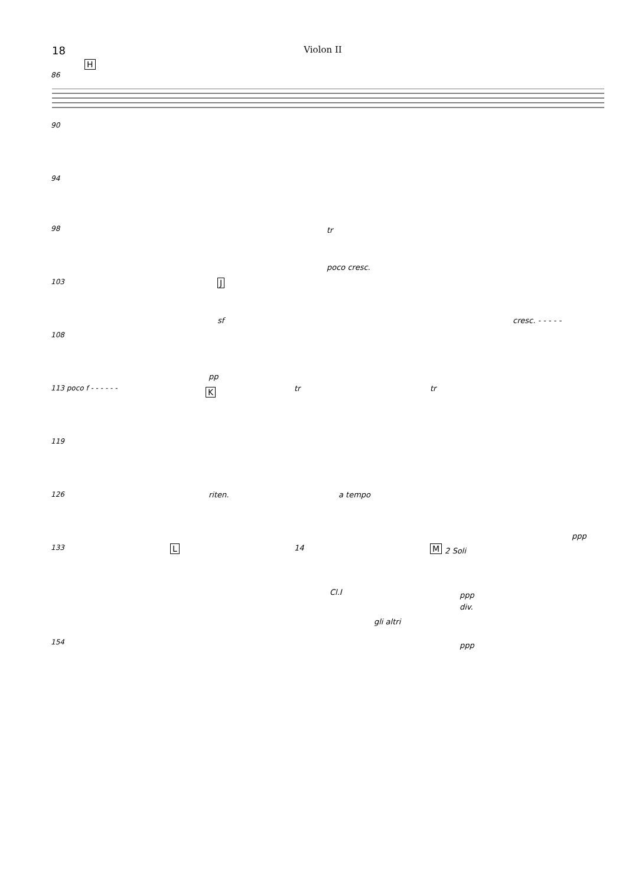18
Violon II
H
86
90
94
98
poco cresc.
tr
103 J
sf cresc. - - - - -
108
pp
113 poco f - - - - - - K tr tr
119
126 riten. a tempo
ppp
133 L 14
Cl.I
M 2 Soli
ppp
div.
gli altri
154 ppp